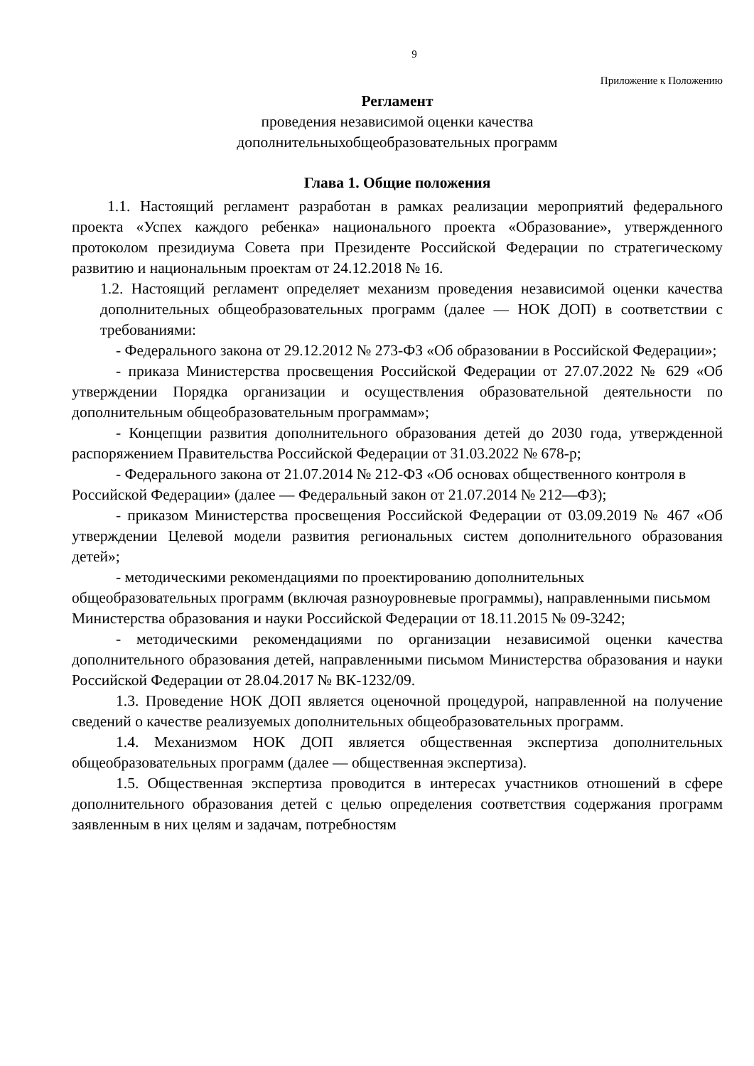9
Приложение к Положению
Регламент
проведения независимой оценки качества
дополнительныхобщеобразовательных программ
Глава 1. Общие положения
1.1. Настоящий регламент разработан в рамках реализации мероприятий федерального проекта «Успех каждого ребенка» национального проекта «Образование», утвержденного протоколом президиума Совета при Президенте Российской Федерации по стратегическому развитию и национальным проектам от 24.12.2018 № 16.
1.2. Настоящий регламент определяет механизм проведения независимой оценки качества дополнительных общеобразовательных программ (далее — НОК ДОП) в соответствии с требованиями:
- Федерального закона от 29.12.2012 № 273-ФЗ «Об образовании в Российской Федерации»;
- приказа Министерства просвещения Российской Федерации от 27.07.2022 № 629 «Об утверждении Порядка организации и осуществления образовательной деятельности по дополнительным общеобразовательным программам»;
- Концепции развития дополнительного образования детей до 2030 года, утвержденной распоряжением Правительства Российской Федерации от 31.03.2022 № 678-р;
- Федерального закона от 21.07.2014 № 212-ФЗ «Об основах общественного контроля в Российской Федерации» (далее — Федеральный закон от 21.07.2014 № 212—ФЗ);
- приказом Министерства просвещения Российской Федерации от 03.09.2019 № 467 «Об утверждении Целевой модели развития региональных систем дополнительного образования детей»;
- методическими рекомендациями по проектированию дополнительных общеобразовательных программ (включая разноуровневые программы), направленными письмом Министерства образования и науки Российской Федерации от 18.11.2015 № 09-3242;
- методическими рекомендациями по организации независимой оценки качества дополнительного образования детей, направленными письмом Министерства образования и науки Российской Федерации от 28.04.2017 № ВК-1232/09.
1.3. Проведение НОК ДОП является оценочной процедурой, направленной на получение сведений о качестве реализуемых дополнительных общеобразовательных программ.
1.4. Механизмом НОК ДОП является общественная экспертиза дополнительных общеобразовательных программ (далее — общественная экспертиза).
1.5. Общественная экспертиза проводится в интересах участников отношений в сфере дополнительного образования детей с целью определения соответствия содержания программ заявленным в них целям и задачам, потребностям